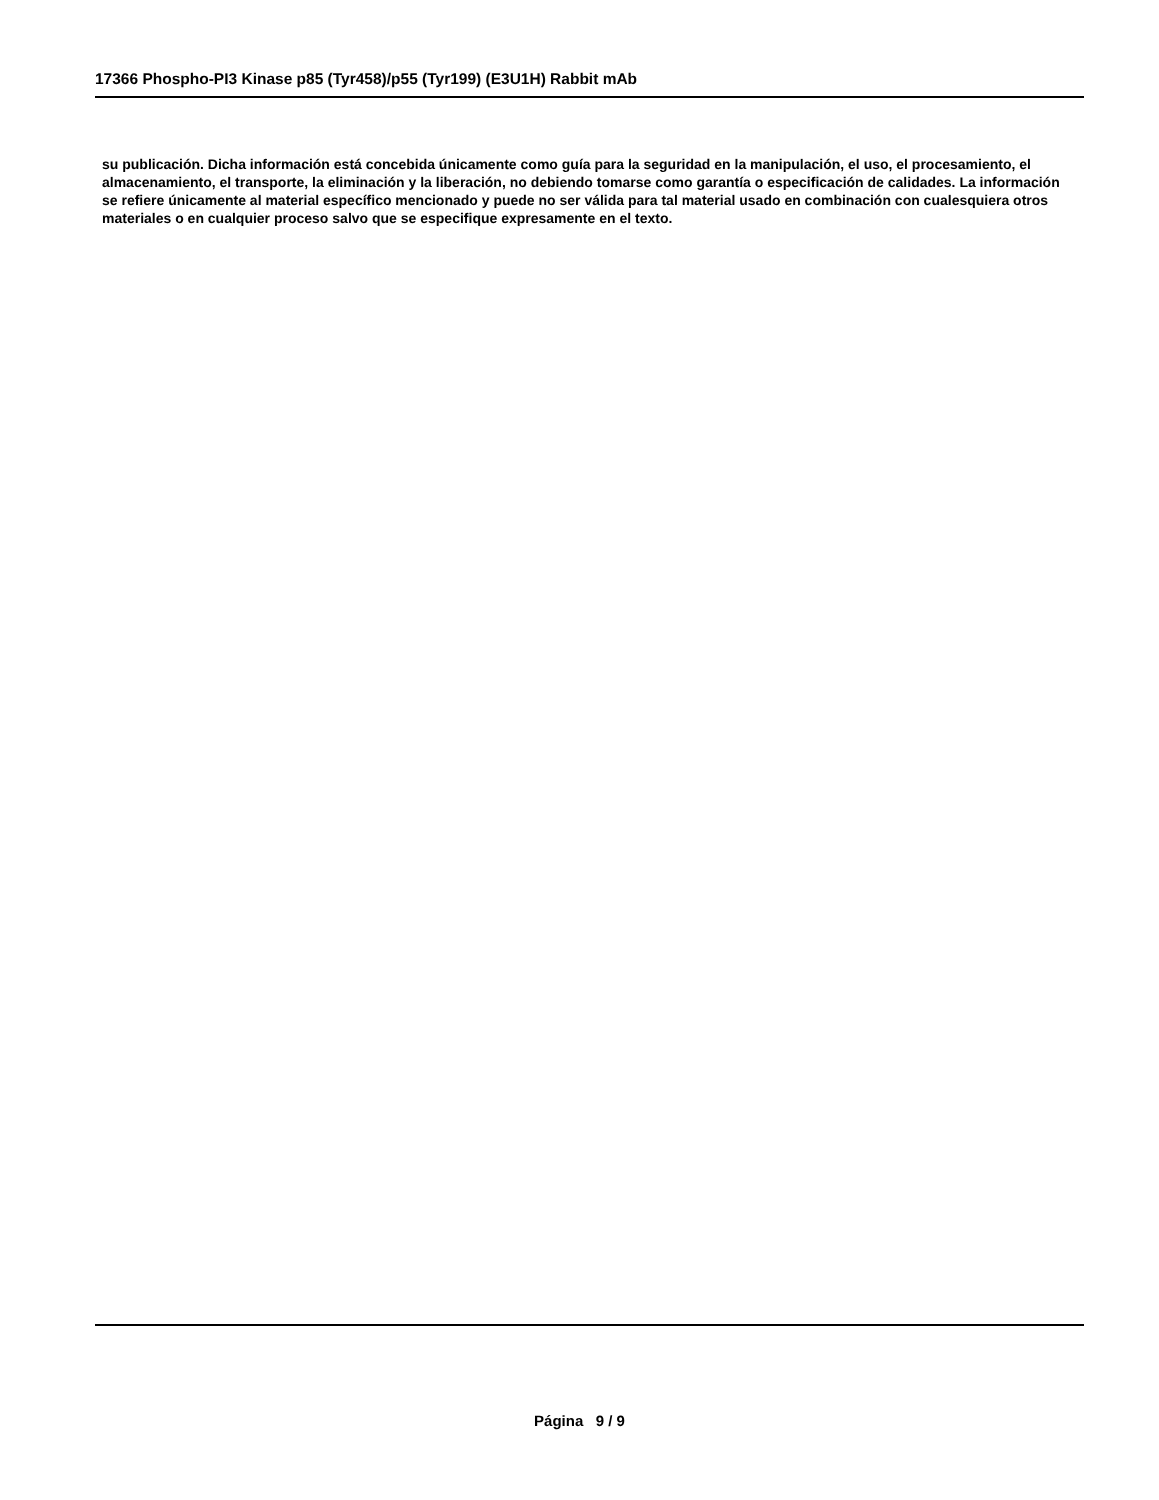17366 Phospho-PI3 Kinase p85 (Tyr458)/p55 (Tyr199) (E3U1H) Rabbit mAb
su publicación. Dicha información está concebida únicamente como guía para la seguridad en la manipulación, el uso, el procesamiento, el almacenamiento, el transporte, la eliminación y la liberación, no debiendo tomarse como garantía o especificación de calidades. La información se refiere únicamente al material específico mencionado y puede no ser válida para tal material usado en combinación con cualesquiera otros materiales o en cualquier proceso salvo que se especifique expresamente en el texto.
Página 9 / 9